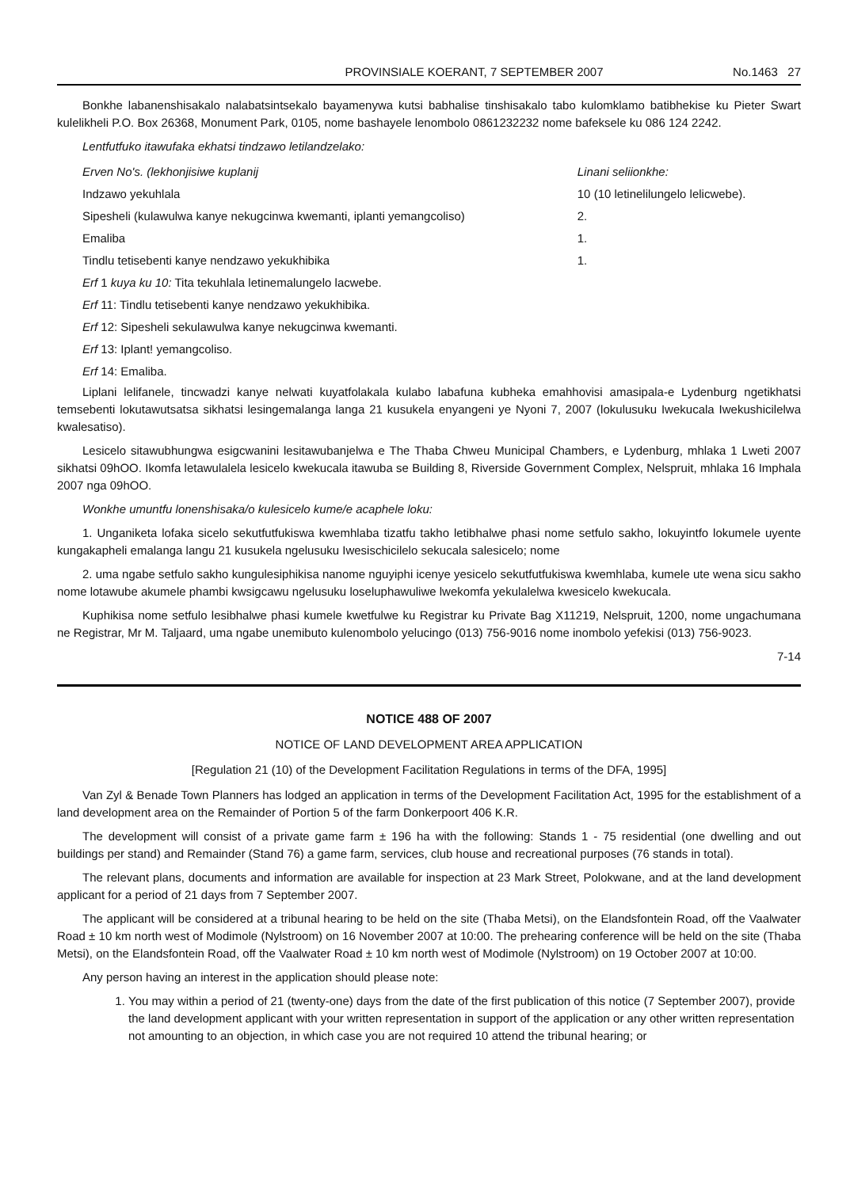PROVINSIALE KOERANT, 7 SEPTEMBER 2007 No.1463 27
Bonkhe labanenshisakalo nalabatsintsekalo bayamenywa kutsi babhalise tinshisakalo tabo kulomklamo batibhekise ku Pieter Swart kulelikheli P.O. Box 26368, Monument Park, 0105, nome bashayele lenombolo 0861232232 nome bafeksele ku 086 124 2242.
Lentfutfuko itawufaka ekhatsi tindzawo letilandzelako:
| Erven No's. (lekhonjisiwe kuplanij | Linani seliionkhe: |
| Indzawo yekuhlala | 10 (10 letinelilungelo lelicwebe). |
| Sipesheli (kulawulwa kanye nekugcinwa kwemanti, iplanti yemangcoliso) | 2. |
| Emaliba | 1. |
| Tindlu tetisebenti kanye nendzawo yekukhibika | 1. |
| Erf 1 kuya ku 10: Tita tekuhlala letinemalungelo lacwebe. | |
| Erf 11: Tindlu tetisebenti kanye nendzawo yekukhibika. | |
| Erf 12: Sipesheli sekulawulwa kanye nekugcinwa kwemanti. | |
| Erf 13: Iplant! yemangcoliso. | |
| Erf 14: Emaliba. | |
Liplani lelifanele, tincwadzi kanye nelwati kuyatfolakala kulabo labafuna kubheka emahhovisi amasipala-e Lydenburg ngetikhatsi temsebenti lokutawutsatsa sikhatsi lesingemalanga langa 21 kusukela enyangeni ye Nyoni 7, 2007 (lokulusuku Iwekucala Iwekushicilelwa kwalesatiso).
Lesicelo sitawubhungwa esigcwanini lesitawubanjelwa e The Thaba Chweu Municipal Chambers, e Lydenburg, mhlaka 1 Lweti 2007 sikhatsi 09hOO. Ikomfa letawulalela lesicelo kwekucala itawuba se Building 8, Riverside Government Complex, Nelspruit, mhlaka 16 Imphala 2007 nga 09hOO.
Wonkhe umuntfu lonenshisaka/o kulesicelo kume/e acaphele loku:
1. Unganiketa lofaka sicelo sekutfutfukiswa kwemhlaba tizatfu takho letibhalwe phasi nome setfulo sakho, lokuyintfo lokumele uyente kungakapheli emalanga langu 21 kusukela ngelusuku Iwesischicilelo sekucala salesicelo; nome
2. uma ngabe setfulo sakho kungulesiphikisa nanome nguyiphi icenye yesicelo sekutfutfukiswa kwemhlaba, kumele ute wena sicu sakho nome lotawube akumele phambi kwsigcawu ngelusuku loseluphawuliwe lwekomfa yekulalelwa kwesicelo kwekucala.
Kuphikisa nome setfulo lesibhalwe phasi kumele kwetfulwe ku Registrar ku Private Bag X11219, Nelspruit, 1200, nome ungachumana ne Registrar, Mr M. Taljaard, uma ngabe unemibuto kulenombolo yelucingo (013) 756-9016 nome inombolo yefekisi (013) 756-9023.
7-14
NOTICE 488 OF 2007
NOTICE OF LAND DEVELOPMENT AREA APPLICATION
[Regulation 21 (10) of the Development Facilitation Regulations in terms of the DFA, 1995]
Van Zyl & Benade Town Planners has lodged an application in terms of the Development Facilitation Act, 1995 for the establishment of a land development area on the Remainder of Portion 5 of the farm Donkerpoort 406 K.R.
The development will consist of a private game farm ± 196 ha with the following: Stands 1 - 75 residential (one dwelling and out buildings per stand) and Remainder (Stand 76) a game farm, services, club house and recreational purposes (76 stands in total).
The relevant plans, documents and information are available for inspection at 23 Mark Street, Polokwane, and at the land development applicant for a period of 21 days from 7 September 2007.
The applicant will be considered at a tribunal hearing to be held on the site (Thaba Metsi), on the Elandsfontein Road, off the Vaalwater Road ± 10 km north west of Modimole (Nylstroom) on 16 November 2007 at 10:00. The prehearing conference will be held on the site (Thaba Metsi), on the Elandsfontein Road, off the Vaalwater Road ± 10 km north west of Modimole (Nylstroom) on 19 October 2007 at 10:00.
Any person having an interest in the application should please note:
1. You may within a period of 21 (twenty-one) days from the date of the first publication of this notice (7 September 2007), provide the land development applicant with your written representation in support of the application or any other written representation not amounting to an objection, in which case you are not required 10 attend the tribunal hearing; or